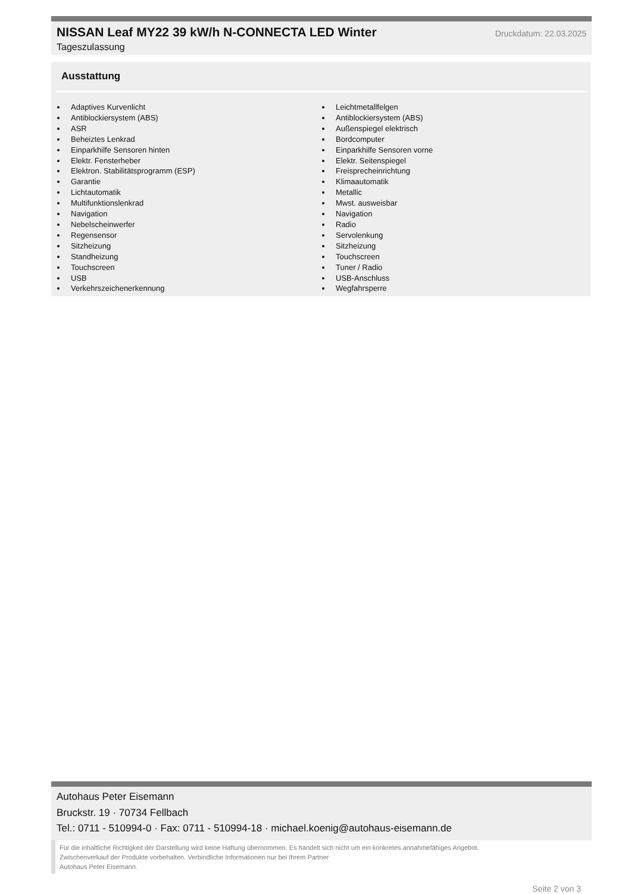NISSAN Leaf MY22 39 kW/h N-CONNECTA LED Winter
Druckdatum: 22.03.2025
Tageszulassung
Ausstattung
Adaptives Kurvenlicht
Antiblockiersystem (ABS)
ASR
Beheiztes Lenkrad
Einparkhilfe Sensoren hinten
Elektr. Fensterheber
Elektron. Stabilitätsprogramm (ESP)
Garantie
Lichtautomatik
Multifunktionslenkrad
Navigation
Nebelscheinwerfer
Regensensor
Sitzheizung
Standheizung
Touchscreen
USB
Verkehrszeichenerkennung
Leichtmetallfelgen
Antiblockiersystem (ABS)
Außenspiegel elektrisch
Bordcomputer
Einparkhilfe Sensoren vorne
Elektr. Seitenspiegel
Freisprecheinrichtung
Klimaautomatik
Metallic
Mwst. ausweisbar
Navigation
Radio
Servolenkung
Sitzheizung
Touchscreen
Tuner / Radio
USB-Anschluss
Wegfahrsperre
Autohaus Peter Eisemann
Bruckstr. 19 · 70734 Fellbach
Tel.: 0711 - 510994-0 · Fax: 0711 - 510994-18 · michael.koenig@autohaus-eisemann.de
Für die inhaltliche Richtigkeit der Darstellung wird keine Haftung übernommen. Es handelt sich nicht um ein konkretes annahmefähiges Angebot.
Zwischenverkauf der Produkte vorbehalten. Verbindliche Informationen nur bei Ihrem Partner
Autohaus Peter Eisemann.
Seite 2 von 3